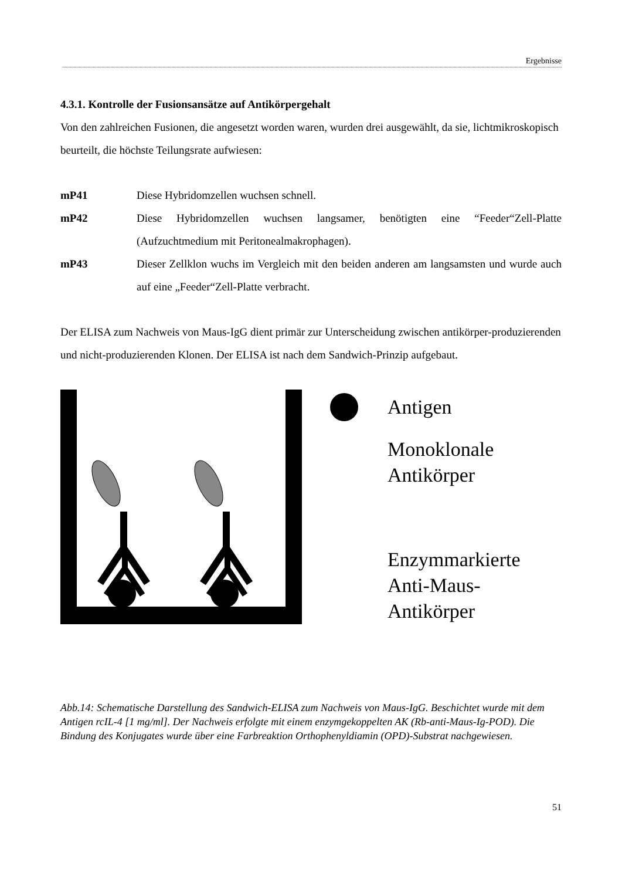Ergebnisse
4.3.1. Kontrolle der Fusionsansätze auf Antikörpergehalt
Von den zahlreichen Fusionen, die angesetzt worden waren, wurden drei ausgewählt, da sie, lichtmikroskopisch beurteilt, die höchste Teilungsrate aufwiesen:
mP41 Diese Hybridomzellen wuchsen schnell.
mP42 Diese Hybridomzellen wuchsen langsamer, benötigten eine “Feeder“Zell-Platte (Aufzuchtmedium mit Peritonealmakrophagen).
mP43 Dieser Zellklon wuchs im Vergleich mit den beiden anderen am langsamsten und wurde auch auf eine „Feeder“Zell-Platte verbracht.
Der ELISA zum Nachweis von Maus-IgG dient primär zur Unterscheidung zwischen antikörper-produzierenden und nicht-produzierenden Klonen. Der ELISA ist nach dem Sandwich-Prinzip aufgebaut.
Antigen
Monoklonale
Antikörper
Enzymmarkierte
Anti-Maus-
Antikörper
Abb.14: Schematische Darstellung des Sandwich-ELISA zum Nachweis von Maus-IgG. Beschichtet wurde mit dem Antigen rcIL-4 [1 mg/ml]. Der Nachweis erfolgte mit einem enzymgekoppelten AK (Rb-anti-Maus-Ig-POD). Die Bindung des Konjugates wurde über eine Farbreaktion Orthophenyldiamin (OPD)-Substrat nachgewiesen.
51